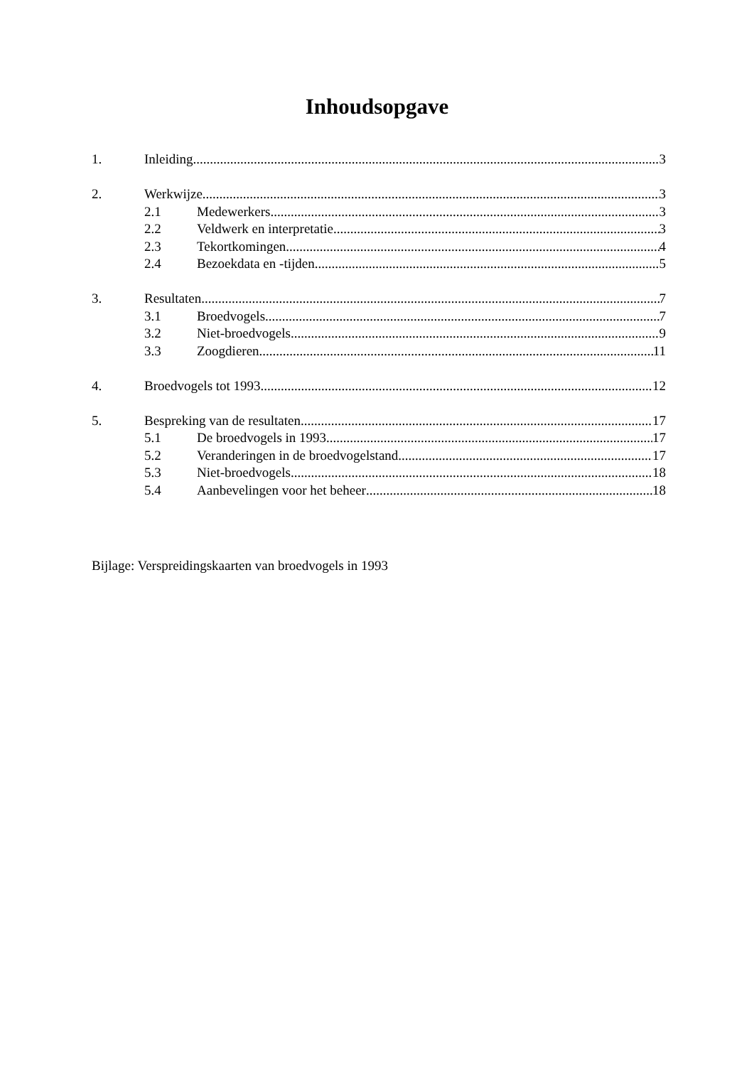Inhoudsopgave
1. Inleiding 3
2. Werkwijze 3
2.1 Medewerkers 3
2.2 Veldwerk en interpretatie 3
2.3 Tekortkomingen 4
2.4 Bezoekdata en -tijden 5
3. Resultaten 7
3.1 Broedvogels 7
3.2 Niet-broedvogels 9
3.3 Zoogdieren 11
4. Broedvogels tot 1993 12
5. Bespreking van de resultaten 17
5.1 De broedvogels in 1993 17
5.2 Veranderingen in de broedvogelstand 17
5.3 Niet-broedvogels 18
5.4 Aanbevelingen voor het beheer 18
Bijlage: Verspreidingskaarten van broedvogels in 1993